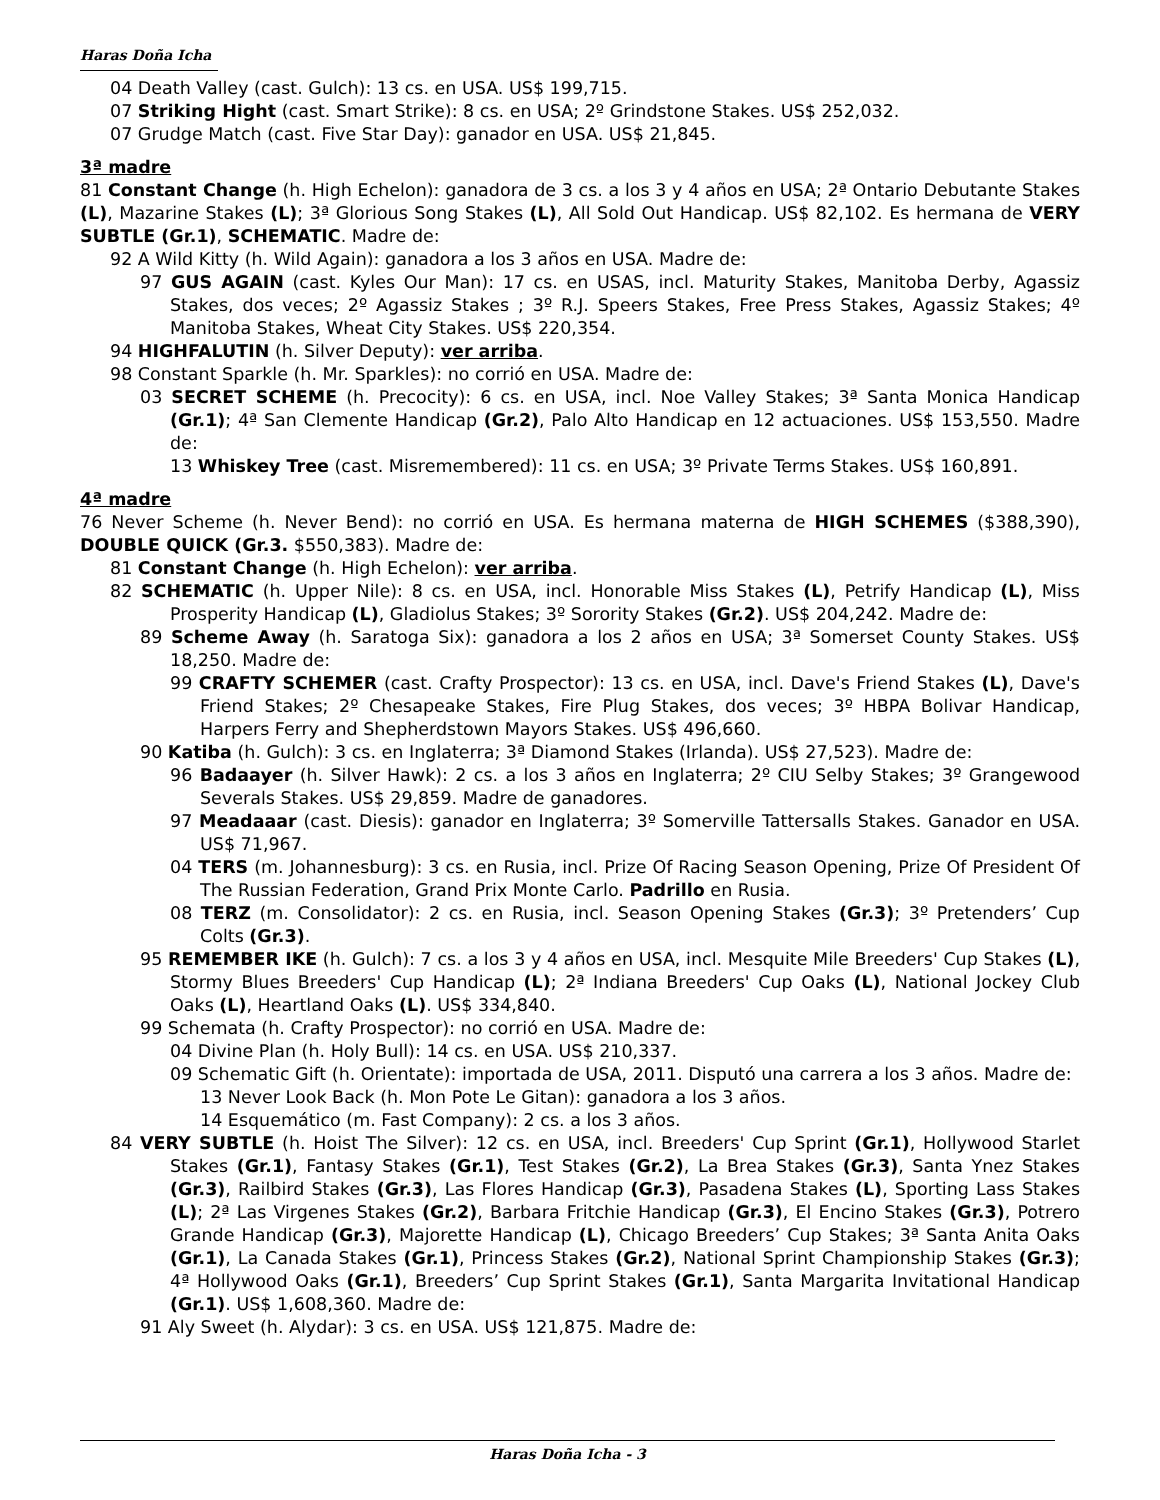Haras Doña Icha
04 Death Valley (cast. Gulch): 13 cs. en USA. US$ 199,715.
07 Striking Hight (cast. Smart Strike): 8 cs. en USA; 2º Grindstone Stakes. US$ 252,032.
07 Grudge Match (cast. Five Star Day): ganador en USA. US$ 21,845.
3ª madre
81 Constant Change (h. High Echelon): ganadora de 3 cs. a los 3 y 4 años en USA; 2ª Ontario Debutante Stakes (L), Mazarine Stakes (L); 3ª Glorious Song Stakes (L), All Sold Out Handicap. US$ 82,102. Es hermana de VERY SUBTLE (Gr.1), SCHEMATIC. Madre de:
92 A Wild Kitty (h. Wild Again): ganadora a los 3 años en USA. Madre de:
97 GUS AGAIN (cast. Kyles Our Man): 17 cs. en USAS, incl. Maturity Stakes, Manitoba Derby, Agassiz Stakes, dos veces; 2º Agassiz Stakes ; 3º R.J. Speers Stakes, Free Press Stakes, Agassiz Stakes; 4º Manitoba Stakes, Wheat City Stakes. US$ 220,354.
94 HIGHFALUTIN (h. Silver Deputy): ver arriba.
98 Constant Sparkle (h. Mr. Sparkles): no corrió en USA. Madre de:
03 SECRET SCHEME (h. Precocity): 6 cs. en USA, incl. Noe Valley Stakes; 3ª Santa Monica Handicap (Gr.1); 4ª San Clemente Handicap (Gr.2), Palo Alto Handicap en 12 actuaciones. US$ 153,550. Madre de:
13 Whiskey Tree (cast. Misremembered): 11 cs. en USA; 3º Private Terms Stakes. US$ 160,891.
4ª madre
76 Never Scheme (h. Never Bend): no corrió en USA. Es hermana materna de HIGH SCHEMES ($388,390), DOUBLE QUICK (Gr.3. $550,383). Madre de:
81 Constant Change (h. High Echelon): ver arriba.
82 SCHEMATIC (h. Upper Nile): 8 cs. en USA, incl. Honorable Miss Stakes (L), Petrify Handicap (L), Miss Prosperity Handicap (L), Gladiolus Stakes; 3º Sorority Stakes (Gr.2). US$ 204,242. Madre de:
89 Scheme Away (h. Saratoga Six): ganadora a los 2 años en USA; 3ª Somerset County Stakes. US$ 18,250. Madre de:
99 CRAFTY SCHEMER (cast. Crafty Prospector): 13 cs. en USA, incl. Dave's Friend Stakes (L), Dave's Friend Stakes; 2º Chesapeake Stakes, Fire Plug Stakes, dos veces; 3º HBPA Bolivar Handicap, Harpers Ferry and Shepherdstown Mayors Stakes. US$ 496,660.
90 Katiba (h. Gulch): 3 cs. en Inglaterra; 3ª Diamond Stakes (Irlanda). US$ 27,523). Madre de:
96 Badaayer (h. Silver Hawk): 2 cs. a los 3 años en Inglaterra; 2º CIU Selby Stakes; 3º Grangewood Severals Stakes. US$ 29,859. Madre de ganadores.
97 Meadaaar (cast. Diesis): ganador en Inglaterra; 3º Somerville Tattersalls Stakes. Ganador en USA. US$ 71,967.
04 TERS (m. Johannesburg): 3 cs. en Rusia, incl. Prize Of Racing Season Opening, Prize Of President Of The Russian Federation, Grand Prix Monte Carlo. Padrillo en Rusia.
08 TERZ (m. Consolidator): 2 cs. en Rusia, incl. Season Opening Stakes (Gr.3); 3º Pretenders’ Cup Colts (Gr.3).
95 REMEMBER IKE (h. Gulch): 7 cs. a los 3 y 4 años en USA, incl. Mesquite Mile Breeders' Cup Stakes (L), Stormy Blues Breeders' Cup Handicap (L); 2ª Indiana Breeders' Cup Oaks (L), National Jockey Club Oaks (L), Heartland Oaks (L). US$ 334,840.
99 Schemata (h. Crafty Prospector): no corrió en USA. Madre de:
04 Divine Plan (h. Holy Bull): 14 cs. en USA. US$ 210,337.
09 Schematic Gift (h. Orientate): importada de USA, 2011. Disputó una carrera a los 3 años. Madre de:
13 Never Look Back (h. Mon Pote Le Gitan): ganadora a los 3 años.
14 Esquemático (m. Fast Company): 2 cs. a los 3 años.
84 VERY SUBTLE (h. Hoist The Silver): 12 cs. en USA, incl. Breeders' Cup Sprint (Gr.1), Hollywood Starlet Stakes (Gr.1), Fantasy Stakes (Gr.1), Test Stakes (Gr.2), La Brea Stakes (Gr.3), Santa Ynez Stakes (Gr.3), Railbird Stakes (Gr.3), Las Flores Handicap (Gr.3), Pasadena Stakes (L), Sporting Lass Stakes (L); 2ª Las Virgenes Stakes (Gr.2), Barbara Fritchie Handicap (Gr.3), El Encino Stakes (Gr.3), Potrero Grande Handicap (Gr.3), Majorette Handicap (L), Chicago Breeders’ Cup Stakes; 3ª Santa Anita Oaks (Gr.1), La Canada Stakes (Gr.1), Princess Stakes (Gr.2), National Sprint Championship Stakes (Gr.3); 4ª Hollywood Oaks (Gr.1), Breeders’ Cup Sprint Stakes (Gr.1), Santa Margarita Invitational Handicap (Gr.1). US$ 1,608,360. Madre de:
91 Aly Sweet (h. Alydar): 3 cs. en USA. US$ 121,875. Madre de:
Haras Doña Icha - 3